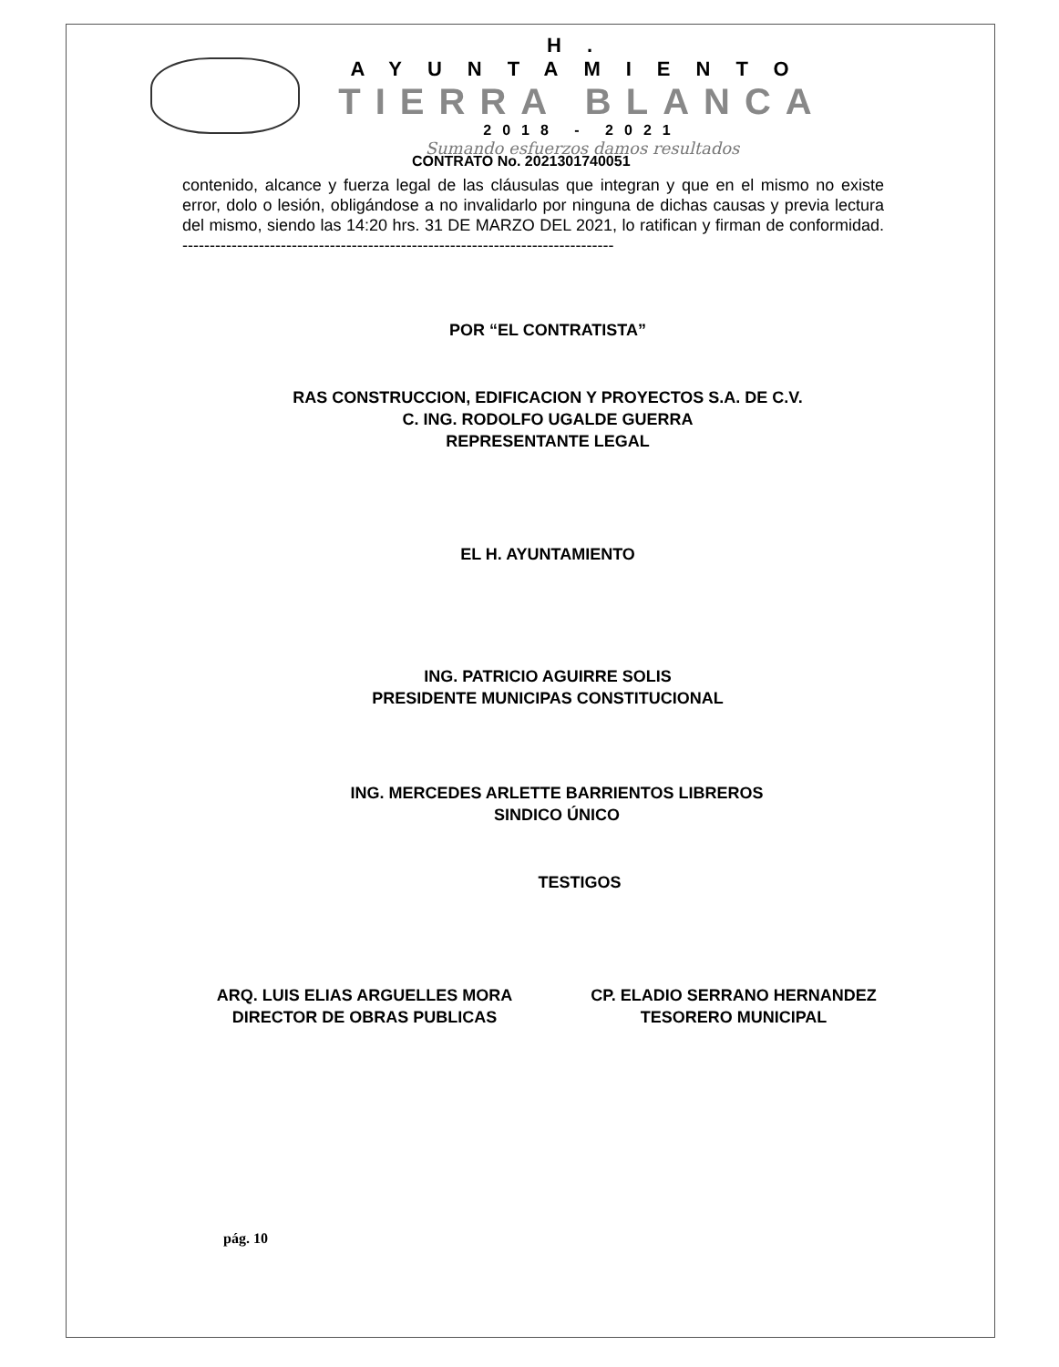H. AYUNTAMIENTO
TIERRA BLANCA
2018 - 2021
Sumando esfuerzos damos resultados
CONTRATO No. 2021301740051
contenido, alcance y fuerza legal de las cláusulas que integran y que en el mismo no existe error, dolo o lesión, obligándose a no invalidarlo por ninguna de dichas causas y previa lectura del mismo, siendo las 14:20 hrs. 31 DE MARZO DEL 2021, lo ratifican y firman de conformidad. -------------------------------------------------------------------------------
POR “EL CONTRATISTA”
RAS CONSTRUCCION, EDIFICACION Y PROYECTOS S.A. DE C.V.
C. ING. RODOLFO UGALDE GUERRA
REPRESENTANTE LEGAL
EL H. AYUNTAMIENTO
ING. PATRICIO AGUIRRE SOLIS
PRESIDENTE MUNICIPAS CONSTITUCIONAL
ING. MERCEDES ARLETTE BARRIENTOS LIBREROS
SINDICO ÚNICO
TESTIGOS
ARQ. LUIS ELIAS ARGUELLES MORA
DIRECTOR DE OBRAS PUBLICAS
CP. ELADIO SERRANO HERNANDEZ
TESORERO MUNICIPAL
pág. 10